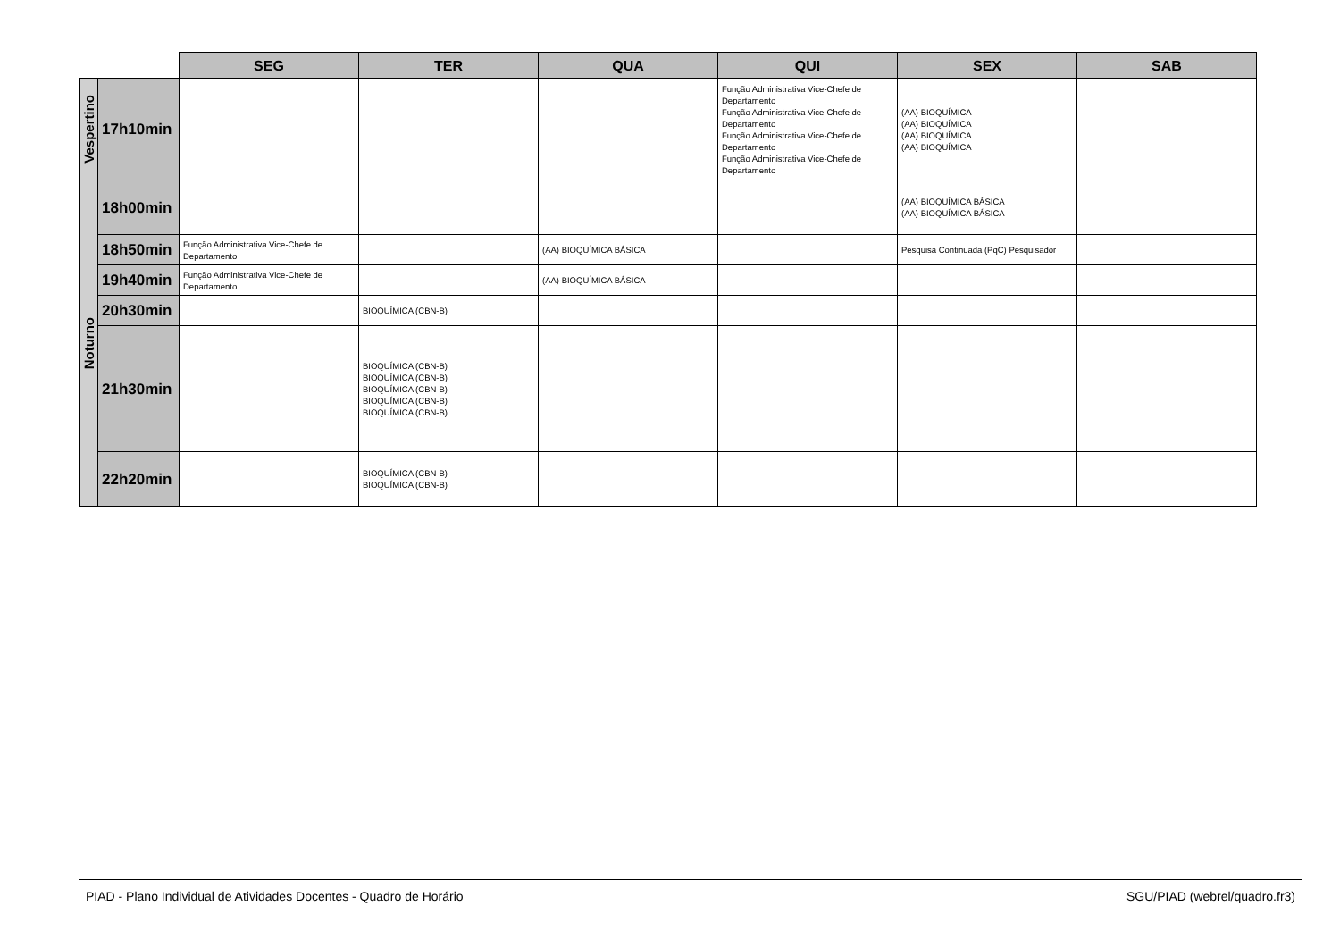| | | SEG | TER | QUA | QUI | SEX | SAB |
| --- | --- | --- | --- | --- | --- | --- | --- |
| Vespertino | 17h10min | | | | Função Administrativa Vice-Chefe de Departamento Função Administrativa Vice-Chefe de Departamento Função Administrativa Vice-Chefe de Departamento Função Administrativa Vice-Chefe de Departamento | (AA) BIOQUÍMICA (AA) BIOQUÍMICA (AA) BIOQUÍMICA (AA) BIOQUÍMICA | |
| Noturno | 18h00min | | | | | (AA) BIOQUÍMICA BÁSICA (AA) BIOQUÍMICA BÁSICA | |
| | 18h50min | Função Administrativa Vice-Chefe de Departamento | | (AA) BIOQUÍMICA BÁSICA | | Pesquisa Continuada (PqC) Pesquisador | |
| | 19h40min | Função Administrativa Vice-Chefe de Departamento | | (AA) BIOQUÍMICA BÁSICA | | | |
| | 20h30min | | BIOQUÍMICA (CBN-B) | | | | |
| | 21h30min | | BIOQUÍMICA (CBN-B) BIOQUÍMICA (CBN-B) BIOQUÍMICA (CBN-B) BIOQUÍMICA (CBN-B) BIOQUÍMICA (CBN-B) | | | | |
| | 22h20min | | BIOQUÍMICA (CBN-B) BIOQUÍMICA (CBN-B) | | | | |
PIAD - Plano Individual de Atividades Docentes - Quadro de Horário SGU/PIAD (webrel/quadro.fr3)